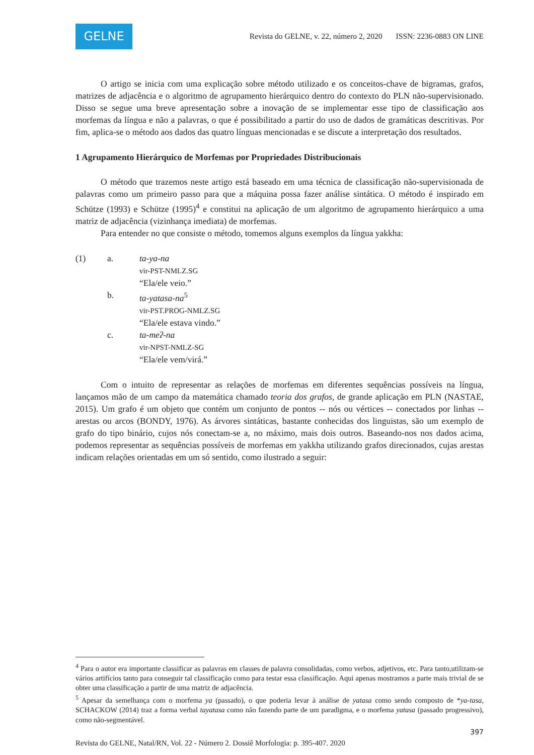GELNE
Revista do GELNE, v. 22, número 2, 2020 ISSN: 2236-0883 ON LINE
O artigo se inicia com uma explicação sobre método utilizado e os conceitos-chave de bigramas, grafos, matrizes de adjacência e o algoritmo de agrupamento hierárquico dentro do contexto do PLN não-supervisionado. Disso se segue uma breve apresentação sobre a inovação de se implementar esse tipo de classificação aos morfemas da língua e não a palavras, o que é possibilitado a partir do uso de dados de gramáticas descritivas. Por fim, aplica-se o método aos dados das quatro línguas mencionadas e se discute a interpretação dos resultados.
1 Agrupamento Hierárquico de Morfemas por Propriedades Distribucionais
O método que trazemos neste artigo está baseado em uma técnica de classificação não-supervisionada de palavras como um primeiro passo para que a máquina possa fazer análise sintática. O método é inspirado em Schütze (1993) e Schütze (1995)<sup>4</sup> e constitui na aplicação de um algoritmo de agrupamento hierárquico a uma matriz de adjacência (vizinhança imediata) de morfemas.
Para entender no que consiste o método, tomemos alguns exemplos da língua yakkha:
| (1) | a. | ta-ya-na vir-PST-NMLZ.SG “Ela/ele veio.” |
| | b. | ta-yatasa-na<sup>5</sup> vir-PST.PROG-NMLZ.SG “Ela/ele estava vindo.” |
| | c. | ta-meʔ-na vir-NPST-NMLZ-SG “Ela/ele vem/virá.” |
Com o intuito de representar as relações de morfemas em diferentes sequências possíveis na língua, lançamos mão de um campo da matemática chamado teoria dos grafos, de grande aplicação em PLN (NASTAE, 2015). Um grafo é um objeto que contém um conjunto de pontos -- nós ou vértices -- conectados por linhas -- arestas ou arcos (BONDY, 1976). As árvores sintáticas, bastante conhecidas dos linguistas, são um exemplo de grafo do tipo binário, cujos nós conectam-se a, no máximo, mais dois outros. Baseando-nos nos dados acima, podemos representar as sequências possíveis de morfemas em yakkha utilizando grafos direcionados, cujas arestas indicam relações orientadas em um só sentido, como ilustrado a seguir:
<sup>4</sup> Para o autor era importante classificar as palavras em classes de palavra consolidadas, como verbos, adjetivos, etc. Para tanto,utilizam-se vários artifícios tanto para conseguir tal classificação como para testar essa classificação. Aqui apenas mostramos a parte mais trivial de se obter uma classificação a partir de uma matriz de adjacência.
<sup>5</sup> Apesar da semelhança com o morfema ya (passado), o que poderia levar à análise de yatasa como sendo composto de *ya-tasa, SCHACKOW (2014) traz a forma verbal tayatasa como não fazendo parte de um paradigma, e o morfema yatasa (passado progressivo), como não-segmentável.
397
Revista do GELNE, Natal/RN, Vol. 22 - Número 2. Dossiê Morfologia: p. 395-407. 2020